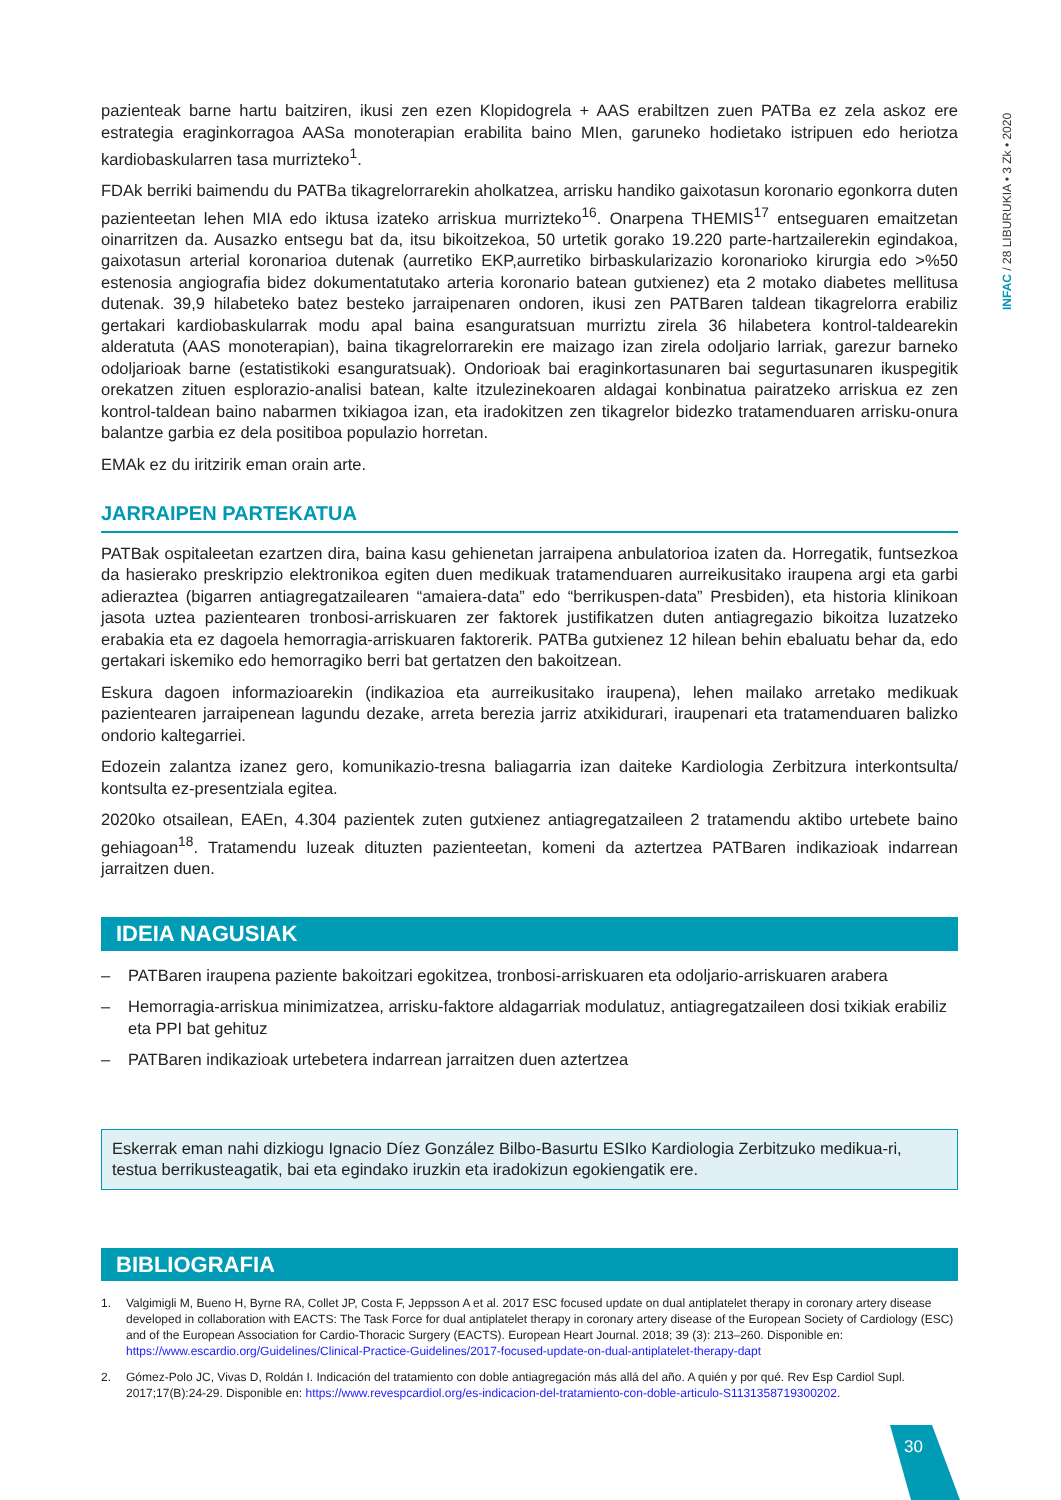INFAC / 28 LIBURUKIA • 3 Zk • 2020
pazienteak barne hartu baitziren, ikusi zen ezen Klopidogrela + AAS erabiltzen zuen PATBa ez zela askoz ere estrategia eraginkorragoa AASa monoterapian erabilita baino MIen, garuneko hodietako istripuen edo heriotza kardiobaskularren tasa murrizteko<sup>1</sup>.
FDAk berriki baimendu du PATBa tikagrelorrarekin aholkatzea, arrisku handiko gaixotasun koronario egonkorra duten pazienteetan lehen MIA edo iktusa izateko arriskua murrizteko<sup>16</sup>. Onarpena THEMIS<sup>17</sup> entseguaren emaitzetan oinarritzen da. Ausazko entsegu bat da, itsu bikoitzekoa, 50 urtetik gorako 19.220 parte-hartzailerekin egindakoa, gaixotasun arterial koronarioa dutenak (aurretiko EKP,aurretiko birbaskularizazio koronarioko kirurgia edo >%50 estenosia angiografia bidez dokumentatutako arteria koronario batean gutxienez) eta 2 motako diabetes mellitusa dutenak. 39,9 hilabeteko batez besteko jarraipenaren ondoren, ikusi zen PATBaren taldean tikagrelorra erabiliz gertakari kardiobaskularrak modu apal baina esanguratsuan murriztu zirela 36 hilabetera kontrol-taldearekin alderatuta (AAS monoterapian), baina tikagrelorrarekin ere maizago izan zirela odoljario larriak, garezur barneko odoljarioak barne (estatistikoki esanguratsuak). Ondorioak bai eraginkortasunaren bai segurtasunaren ikuspegitik orekatzen zituen esplorazio-analisi batean, kalte itzulezinekoaren aldagai konbinatua pairatzeko arriskua ez zen kontrol-taldean baino nabarmen txikiagoa izan, eta iradokitzen zen tikagrelor bidezko tratamenduaren arrisku-onura balantze garbia ez dela positiboa populazio horretan.
EMAk ez du iritzirik eman orain arte.
JARRAIPEN PARTEKATUA
PATBak ospitaleetan ezartzen dira, baina kasu gehienetan jarraipena anbulatorioa izaten da. Horregatik, funtsezkoa da hasierako preskripzio elektronikoa egiten duen medikuak tratamenduaren aurreikusitako iraupena argi eta garbi adieraztea (bigarren antiagregatzailearen “amaiera-data” edo “berrikuspen-data” Presbiden), eta historia klinikoan jasota uztea pazientearen tronbosi-arriskuaren zer faktorek justifikatzen duten antiagregazio bikoitza luzatzeko erabakia eta ez dagoela hemorragia-arriskuaren faktorerik. PATBa gutxienez 12 hilean behin ebaluatu behar da, edo gertakari iskemiko edo hemorragiko berri bat gertatzen den bakoitzean.
Eskura dagoen informazioarekin (indikazioa eta aurreikusitako iraupena), lehen mailako arretako medikuak pazientearen jarraipenean lagundu dezake, arreta berezia jarriz atxikidurari, iraupenari eta tratamenduaren balizko ondorio kaltegarriei.
Edozein zalantza izanez gero, komunikazio-tresna baliagarria izan daiteke Kardiologia Zerbitzura interkontsulta/ kontsulta ez-presentziala egitea.
2020ko otsailean, EAEn, 4.304 pazientek zuten gutxienez antiagregatzaileen 2 tratamendu aktibo urtebete baino gehiagoan<sup>18</sup>. Tratamendu luzeak dituzten pazienteetan, komeni da aztertzea PATBaren indikazioak indarrean jarraitzen duen.
IDEIA NAGUSIAK
– PATBaren iraupena paziente bakoitzari egokitzea, tronbosi-arriskuaren eta odoljario-arriskuaren arabera
– Hemorragia-arriskua minimizatzea, arrisku-faktore aldagarriak modulatuz, antiagregatzaileen dosi txikiak erabiliz eta PPI bat gehituz
– PATBaren indikazioak urtebetera indarrean jarraitzen duen aztertzea
Eskerrak eman nahi dizkiogu Ignacio Díez González Bilbo-Basurtu ESIko Kardiologia Zerbitzuko medikua-ri, testua berrikusteagatik, bai eta egindako iruzkin eta iradokizun egokiengatik ere.
BIBLIOGRAFIA
1. Valgimigli M, Bueno H, Byrne RA, Collet JP, Costa F, Jeppsson A et al. 2017 ESC focused update on dual antiplatelet therapy in coronary artery disease developed in collaboration with EACTS: The Task Force for dual antiplatelet therapy in coronary artery disease of the European Society of Cardiology (ESC) and of the European Association for Cardio-Thoracic Surgery (EACTS). European Heart Journal. 2018; 39 (3): 213–260. Disponible en: https://www.escardio.org/Guidelines/Clinical-Practice-Guidelines/2017-focused-update-on-dual-antiplatelet-therapy-dapt
2. Gómez-Polo JC, Vivas D, Roldán I. Indicación del tratamiento con doble antiagregación más allá del año. A quién y por qué. Rev Esp Cardiol Supl. 2017;17(B):24-29. Disponible en: https://www.revespcardiol.org/es-indicacion-del-tratamiento-con-doble-articulo-S1131358719300202.
30